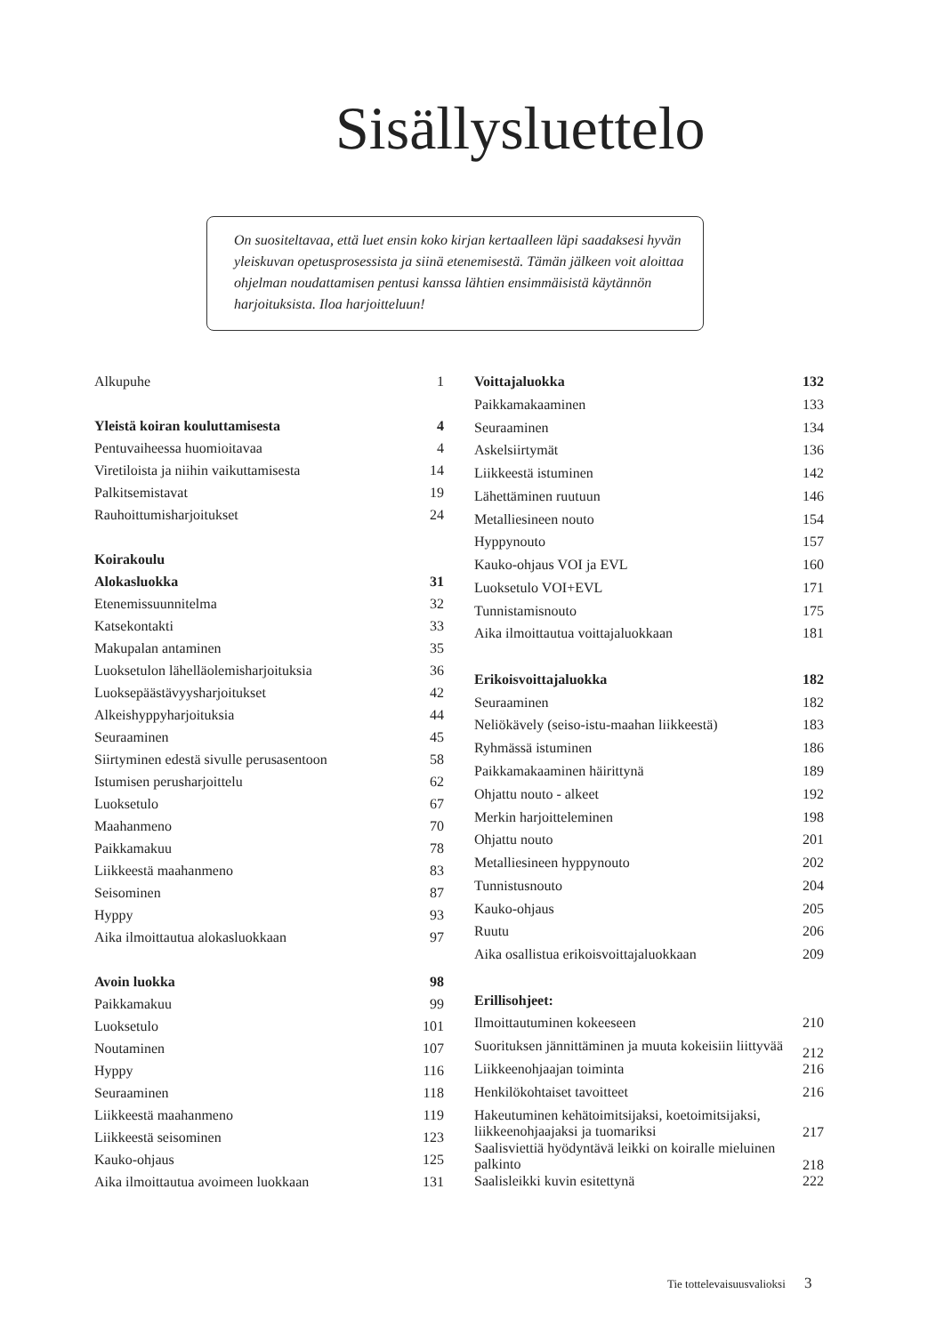Sisällysluettelo
On suositeltavaa, että luet ensin koko kirjan kertaalleen läpi saadaksesi hyvän yleiskuvan opetusprosessista ja siinä etenemisestä. Tämän jälkeen voit aloittaa ohjelman noudattamisen pentusi kanssa lähtien ensimmäisistä käytännön harjoituksista. Iloa harjoitteluun!
| Alkupuhe | 1 |
| Yleistä koiran kouluttamisesta | 4 |
| Pentuvaiheessa huomioitavaa | 4 |
| Viretiloista ja niihin vaikuttamisesta | 14 |
| Palkitsemistavat | 19 |
| Rauhoittumisharjoitukset | 24 |
| Koirakoulu | |
| Alokasluokka | 31 |
| Etenemissuunnitelma | 32 |
| Katsekontakti | 33 |
| Makupalan antaminen | 35 |
| Luoksetulon lähelläolemisharjoituksia | 36 |
| Luoksepäästävyysharjoitukset | 42 |
| Alkeishyppyharjoituksia | 44 |
| Seuraaminen | 45 |
| Siirtyminen edestä sivulle perusasentoon | 58 |
| Istumisen perusharjoittelu | 62 |
| Luoksetulo | 67 |
| Maahanmeno | 70 |
| Paikkamakuu | 78 |
| Liikkeestä maahanmeno | 83 |
| Seisominen | 87 |
| Hyppy | 93 |
| Aika ilmoittautua alokasluokkaan | 97 |
| Avoin luokka | 98 |
| Paikkamakuu | 99 |
| Luoksetulo | 101 |
| Noutaminen | 107 |
| Hyppy | 116 |
| Seuraaminen | 118 |
| Liikkeestä maahanmeno | 119 |
| Liikkeestä seisominen | 123 |
| Kauko-ohjaus | 125 |
| Aika ilmoittautua avoimeen luokkaan | 131 |
| Voittajaluokka | 132 |
| Paikkamakaaminen | 133 |
| Seuraaminen | 134 |
| Askelsiirtymät | 136 |
| Liikkeestä istuminen | 142 |
| Lähettäminen ruutuun | 146 |
| Metalliesineen nouto | 154 |
| Hyppynouto | 157 |
| Kauko-ohjaus VOI ja EVL | 160 |
| Luoksetulo VOI+EVL | 171 |
| Tunnistamisnouto | 175 |
| Aika ilmoittautua voittajaluokkaan | 181 |
| Erikoisvoittajaluokka | 182 |
| Seuraaminen | 182 |
| Neliökävely (seiso-istu-maahan liikkeestä) | 183 |
| Ryhmässä istuminen | 186 |
| Paikkamakaaminen häirittynä | 189 |
| Ohjattu nouto - alkeet | 192 |
| Merkin harjoitteleminen | 198 |
| Ohjattu nouto | 201 |
| Metalliesineen hyppynouto | 202 |
| Tunnistusnouto | 204 |
| Kauko-ohjaus | 205 |
| Ruutu | 206 |
| Aika osallistua erikoisvoittajaluokkaan | 209 |
| Erillisohjeet: | |
| Ilmoittautuminen kokeeseen | 210 |
| Suorituksen jännittäminen ja muuta kokeisiin liittyvää | 212 |
| Liikkeenohjaajan toiminta | 216 |
| Henkilökohtaiset tavoitteet | 216 |
| Hakeutuminen kehätoimitsijaksi, koetoimitsijaksi, liikkeenohjaajaksi ja tuomariksi | 217 |
| Saalisviettiä hyödyntävä leikki on koiralle mieluinen palkinto | 218 |
| Saalisleikki kuvin esitettynä | 222 |
Tie tottelevaisuusvalioksi 3